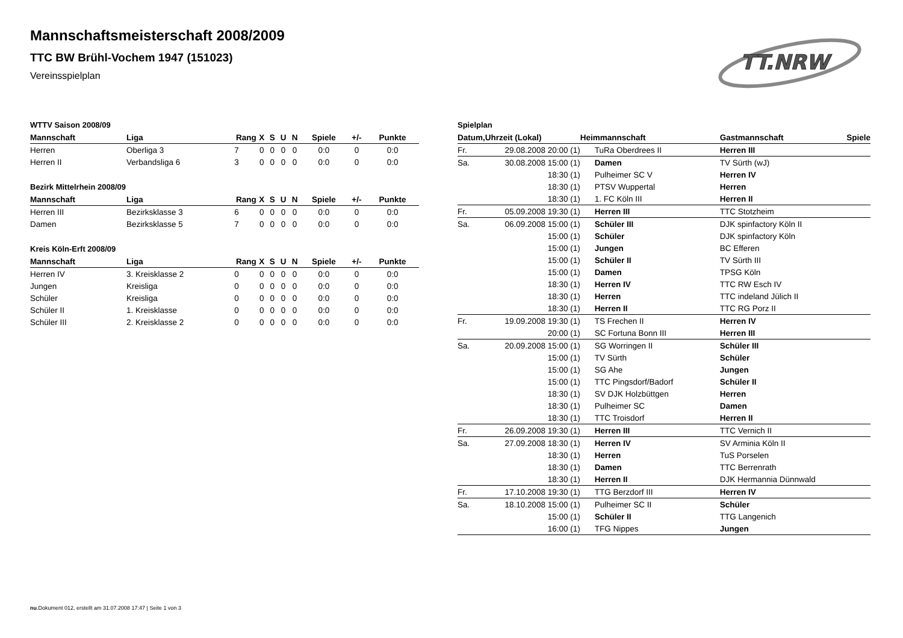Mannschaftsmeisterschaft 2008/2009
TTC BW Brühl-Vochem 1947 (151023)
Vereinsspielplan
TT.NRW
WTTV Saison 2008/09
| Mannschaft | Liga | Rang | X | S | U | N | Spiele | +/- | Punkte |
| --- | --- | --- | --- | --- | --- | --- | --- | --- | --- |
| Herren | Oberliga 3 | 7 | 0 | 0 | 0 | 0 | 0:0 | 0 | 0:0 |
| Herren II | Verbandsliga 6 | 3 | 0 | 0 | 0 | 0 | 0:0 | 0 | 0:0 |
Bezirk Mittelrhein 2008/09
| Mannschaft | Liga | Rang | X | S | U | N | Spiele | +/- | Punkte |
| --- | --- | --- | --- | --- | --- | --- | --- | --- | --- |
| Herren III | Bezirksklasse 3 | 6 | 0 | 0 | 0 | 0 | 0:0 | 0 | 0:0 |
| Damen | Bezirksklasse 5 | 7 | 0 | 0 | 0 | 0 | 0:0 | 0 | 0:0 |
Kreis Köln-Erft 2008/09
| Mannschaft | Liga | Rang | X | S | U | N | Spiele | +/- | Punkte |
| --- | --- | --- | --- | --- | --- | --- | --- | --- | --- |
| Herren IV | 3. Kreisklasse 2 | 0 | 0 | 0 | 0 | 0 | 0:0 | 0 | 0:0 |
| Jungen | Kreisliga | 0 | 0 | 0 | 0 | 0 | 0:0 | 0 | 0:0 |
| Schüler | Kreisliga | 0 | 0 | 0 | 0 | 0 | 0:0 | 0 | 0:0 |
| Schüler II | 1. Kreisklasse | 0 | 0 | 0 | 0 | 0 | 0:0 | 0 | 0:0 |
| Schüler III | 2. Kreisklasse 2 | 0 | 0 | 0 | 0 | 0 | 0:0 | 0 | 0:0 |
Spielplan
| Datum, | Uhrzeit (Lokal) | Heimmannschaft | Gastmannschaft | Spiele |
| --- | --- | --- | --- | --- |
| Fr. | 29.08.2008 20:00 (1) | TuRa Oberdrees II | Herren III | |
| Sa. | 30.08.2008 15:00 (1) | Damen | TV Sürth (wJ) | |
| | 18:30 (1) | Pulheimer SC V | Herren IV | |
| | 18:30 (1) | PTSV Wuppertal | Herren | |
| | 18:30 (1) | 1. FC Köln III | Herren II | |
| Fr. | 05.09.2008 19:30 (1) | Herren III | TTC Stotzheim | |
| Sa. | 06.09.2008 15:00 (1) | Schüler III | DJK spinfactory Köln II | |
| | 15:00 (1) | Schüler | DJK spinfactory Köln | |
| | 15:00 (1) | Jungen | BC Efferen | |
| | 15:00 (1) | Schüler II | TV Sürth III | |
| | 15:00 (1) | Damen | TPSG Köln | |
| | 18:30 (1) | Herren IV | TTC RW Esch IV | |
| | 18:30 (1) | Herren | TTC indeland Jülich II | |
| | 18:30 (1) | Herren II | TTC RG Porz II | |
| Fr. | 19.09.2008 19:30 (1) | TS Frechen II | Herren IV | |
| | 20:00 (1) | SC Fortuna Bonn III | Herren III | |
| Sa. | 20.09.2008 15:00 (1) | SG Worringen II | Schüler III | |
| | 15:00 (1) | TV Sürth | Schüler | |
| | 15:00 (1) | SG Ahe | Jungen | |
| | 15:00 (1) | TTC Pingsdorf/Badorf | Schüler II | |
| | 18:30 (1) | SV DJK Holzbüttgen | Herren | |
| | 18:30 (1) | Pulheimer SC | Damen | |
| | 18:30 (1) | TTC Troisdorf | Herren II | |
| Fr. | 26.09.2008 19:30 (1) | Herren III | TTC Vernich II | |
| Sa. | 27.09.2008 18:30 (1) | Herren IV | SV Arminia Köln II | |
| | 18:30 (1) | Herren | TuS Porselen | |
| | 18:30 (1) | Damen | TTC Berrenrath | |
| | 18:30 (1) | Herren II | DJK Hermannia Dünnwald | |
| Fr. | 17.10.2008 19:30 (1) | TTG Berzdorf III | Herren IV | |
| Sa. | 18.10.2008 15:00 (1) | Pulheimer SC II | Schüler | |
| | 15:00 (1) | Schüler II | TTG Langenich | |
| | 16:00 (1) | TFG Nippes | Jungen | |
nu.Dokument 012, erstellt am 31.07.2008 17:47 | Seite 1 von 3